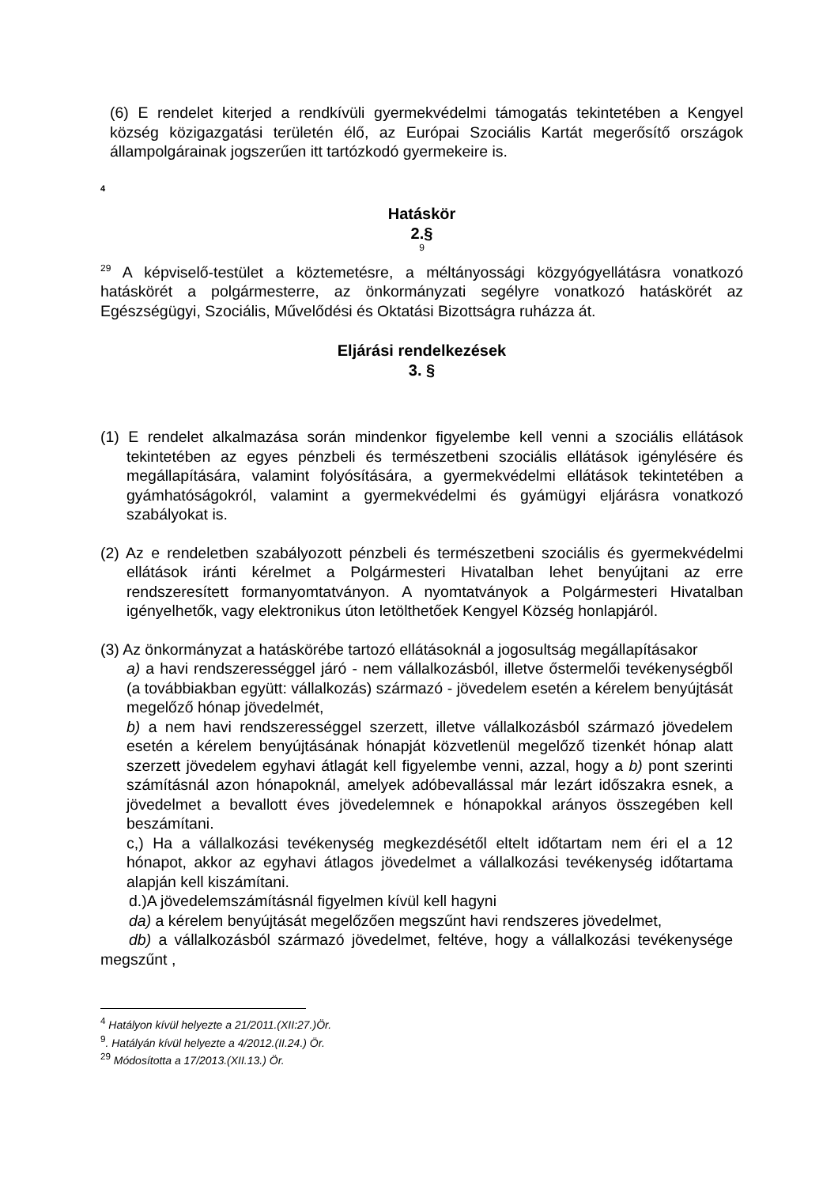(6) E rendelet kiterjed a rendkívüli gyermekvédelmi támogatás tekintetében a Kengyel község közigazgatási területén élő, az Európai Szociális Kartát megerősítő országok állampolgárainak jogszerűen itt tartózkodó gyermekeire is.
4
Hatáskör
2.§
9
<sup>29</sup> A képviselő-testület a köztemetésre, a méltányossági közgyógyellátásra vonatkozó hatáskörét a polgármesterre, az önkormányzati segélyre vonatkozó hatáskörét az Egészségügyi, Szociális, Művelődési és Oktatási Bizottságra ruházza át.
Eljárási rendelkezések
3. §
(1) E rendelet alkalmazása során mindenkor figyelembe kell venni a szociális ellátások tekintetében az egyes pénzbeli és természetbeni szociális ellátások igénylésére és megállapítására, valamint folyósítására, a gyermekvédelmi ellátások tekintetében a gyámhatóságokról, valamint a gyermekvédelmi és gyámügyi eljárásra vonatkozó szabályokat is.
(2) Az e rendeletben szabályozott pénzbeli és természetbeni szociális és gyermekvédelmi ellátások iránti kérelmet a Polgármesteri Hivatalban lehet benyújtani az erre rendszeresített formanyomtatványon. A nyomtatványok a Polgármesteri Hivatalban igényelhetők, vagy elektronikus úton letölthetőek Kengyel Község honlapjáról.
(3) Az önkormányzat a hatáskörébe tartozó ellátásoknál a jogosultság megállapításakor
a) a havi rendszerességgel járó - nem vállalkozásból, illetve őstermelői tevékenységből (a továbbiakban együtt: vállalkozás) származó - jövedelem esetén a kérelem benyújtását megelőző hónap jövedelmét,
b) a nem havi rendszerességgel szerzett, illetve vállalkozásból származó jövedelem esetén a kérelem benyújtásának hónapját közvetlenül megelőző tizenkét hónap alatt szerzett jövedelem egyhavi átlagát kell figyelembe venni, azzal, hogy a b) pont szerinti számításnál azon hónapoknál, amelyek adóbevallással már lezárt időszakra esnek, a jövedelmet a bevallott éves jövedelemnek e hónapokkal arányos összegében kell beszámítani.
c,) Ha a vállalkozási tevékenység megkezdésétől eltelt időtartam nem éri el a 12 hónapot, akkor az egyhavi átlagos jövedelmet a vállalkozási tevékenység időtartama alapján kell kiszámítani.
d.)A jövedelemszámításnál figyelmen kívül kell hagyni
da) a kérelem benyújtását megelőzően megszűnt havi rendszeres jövedelmet,
db) a vállalkozásból származó jövedelmet, feltéve, hogy a vállalkozási tevékenysége megszűnt ,
<sup>4</sup> Hatályon kívül helyezte a 21/2011.(XII:27.)Ör.
<sup>9</sup>. Hatályán kívül helyezte a 4/2012.(II.24.) Ör.
<sup>29</sup> Módosította a 17/2013.(XII.13.) Ör.